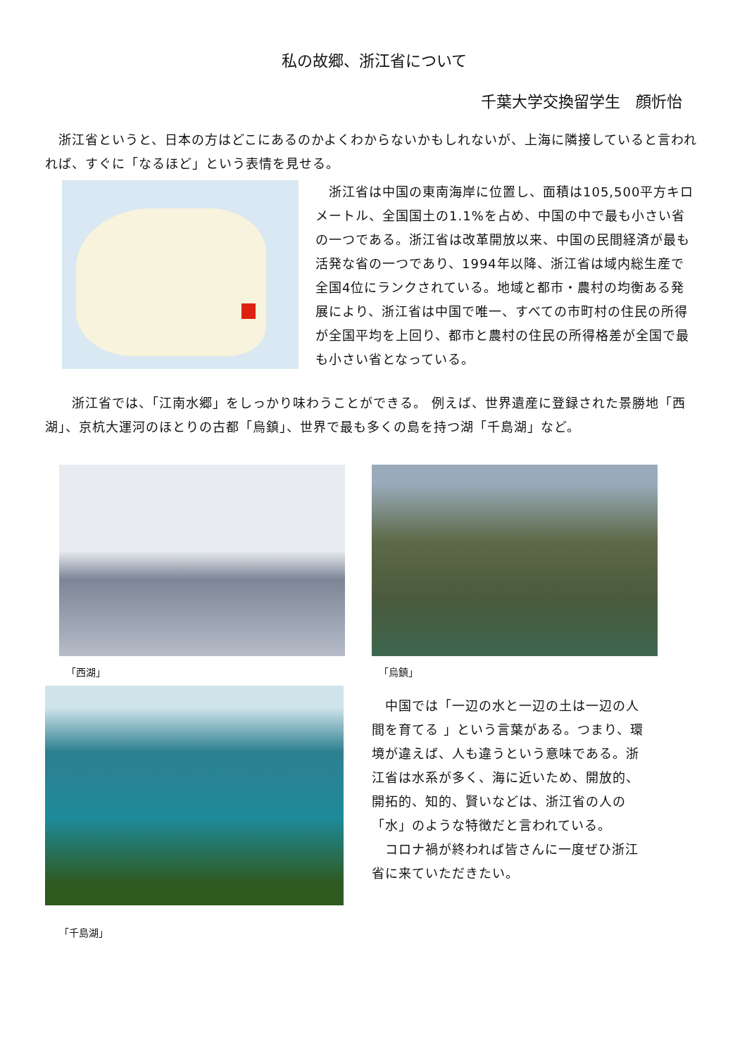私の故郷、浙江省について
千葉大学交換留学生　顔忻怡
　浙江省というと、日本の方はどこにあるのかよくわからないかもしれないが、上海に隣接していると言われれば、すぐに「なるほど」という表情を見せる。
　浙江省は中国の東南海岸に位置し、面積は105,500平方キロメートル、全国国土の1.1%を占め、中国の中で最も小さい省の一つである。浙江省は改革開放以来、中国の民間経済が最も活発な省の一つであり、1994年以降、浙江省は域内総生産で全国4位にランクされている。地域と都市・農村の均衡ある発展により、浙江省は中国で唯一、すべての市町村の住民の所得が全国平均を上回り、都市と農村の住民の所得格差が全国で最も小さい省となっている。
　　浙江省では、「江南水郷」をしっかり味わうことができる。 例えば、世界遺産に登録された景勝地「西湖」、京杭大運河のほとりの古都「烏鎮」、世界で最も多くの島を持つ湖「千島湖」など。
「西湖」 「烏鎮」
「千島湖」
　中国では「一辺の水と一辺の土は一辺の人間を育てる 」という言葉がある。つまり、環境が違えば、人も違うという意味である。浙江省は水系が多く、海に近いため、開放的、開拓的、知的、賢いなどは、浙江省の人の「水」のような特徴だと言われている。
　コロナ禍が終われば皆さんに一度ぜひ浙江省に来ていただきたい。